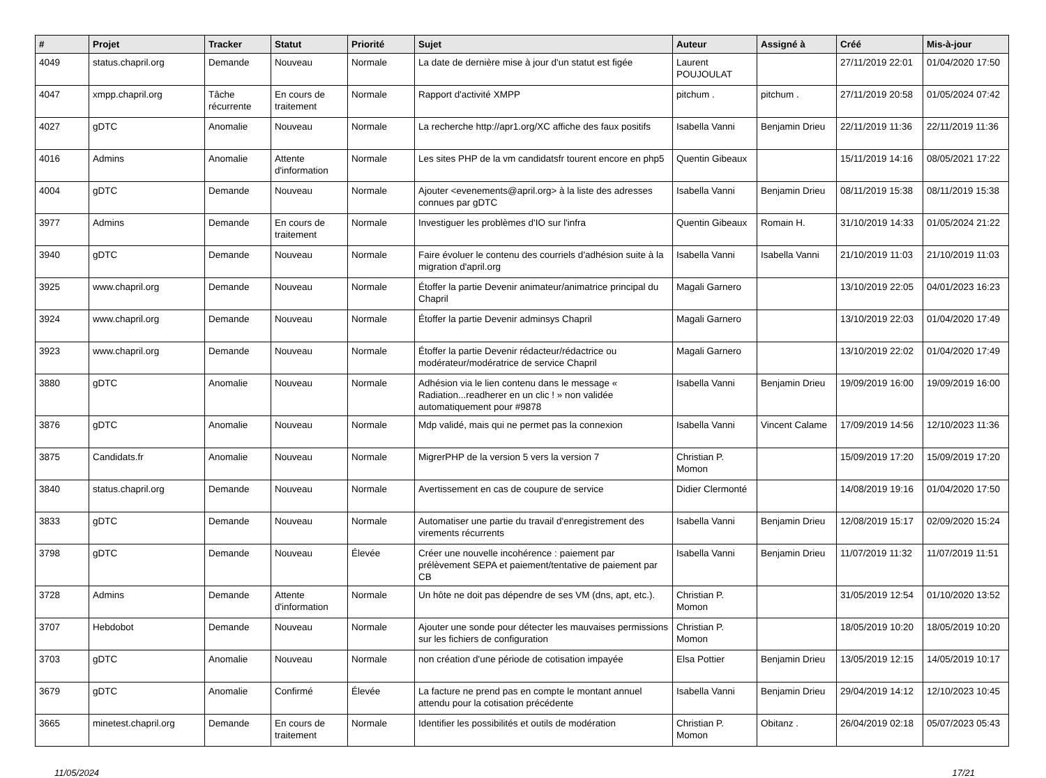| # | Projet | Tracker | Statut | Priorité | Sujet | Auteur | Assigné à | Créé | Mis-à-jour |
| --- | --- | --- | --- | --- | --- | --- | --- | --- | --- |
| 4049 | status.chapril.org | Demande | Nouveau | Normale | La date de dernière mise à jour d'un statut est figée | Laurent POUJOULAT | | 27/11/2019 22:01 | 01/04/2020 17:50 |
| 4047 | xmpp.chapril.org | Tâche récurrente | En cours de traitement | Normale | Rapport d'activité XMPP | pitchum . | pitchum . | 27/11/2019 20:58 | 01/05/2024 07:42 |
| 4027 | gDTC | Anomalie | Nouveau | Normale | La recherche http://apr1.org/XC affiche des faux positifs | Isabella Vanni | Benjamin Drieu | 22/11/2019 11:36 | 22/11/2019 11:36 |
| 4016 | Admins | Anomalie | Attente d'information | Normale | Les sites PHP de la vm candidatsfr tourent encore en php5 | Quentin Gibeaux | | 15/11/2019 14:16 | 08/05/2021 17:22 |
| 4004 | gDTC | Demande | Nouveau | Normale | Ajouter <evenements@april.org> à la liste des adresses connues par gDTC | Isabella Vanni | Benjamin Drieu | 08/11/2019 15:38 | 08/11/2019 15:38 |
| 3977 | Admins | Demande | En cours de traitement | Normale | Investiguer les problèmes d'IO sur l'infra | Quentin Gibeaux | Romain H. | 31/10/2019 14:33 | 01/05/2024 21:22 |
| 3940 | gDTC | Demande | Nouveau | Normale | Faire évoluer le contenu des courriels d'adhésion suite à la migration d'april.org | Isabella Vanni | Isabella Vanni | 21/10/2019 11:03 | 21/10/2019 11:03 |
| 3925 | www.chapril.org | Demande | Nouveau | Normale | Étoffer la partie Devenir animateur/animatrice principal du Chapril | Magali Garnero | | 13/10/2019 22:05 | 04/01/2023 16:23 |
| 3924 | www.chapril.org | Demande | Nouveau | Normale | Étoffer la partie Devenir adminsys Chapril | Magali Garnero | | 13/10/2019 22:03 | 01/04/2020 17:49 |
| 3923 | www.chapril.org | Demande | Nouveau | Normale | Étoffer la partie Devenir rédacteur/rédactrice ou modérateur/modératrice de service Chapril | Magali Garnero | | 13/10/2019 22:02 | 01/04/2020 17:49 |
| 3880 | gDTC | Anomalie | Nouveau | Normale | Adhésion via le lien contenu dans le message « Radiation...readherer en un clic ! » non validée automatiquement pour #9878 | Isabella Vanni | Benjamin Drieu | 19/09/2019 16:00 | 19/09/2019 16:00 |
| 3876 | gDTC | Anomalie | Nouveau | Normale | Mdp validé, mais qui ne permet pas la connexion | Isabella Vanni | Vincent Calame | 17/09/2019 14:56 | 12/10/2023 11:36 |
| 3875 | Candidats.fr | Anomalie | Nouveau | Normale | MigrerPHP de la version 5 vers la version 7 | Christian P. Momon | | 15/09/2019 17:20 | 15/09/2019 17:20 |
| 3840 | status.chapril.org | Demande | Nouveau | Normale | Avertissement en cas de coupure de service | Didier Clermonté | | 14/08/2019 19:16 | 01/04/2020 17:50 |
| 3833 | gDTC | Demande | Nouveau | Normale | Automatiser une partie du travail d'enregistrement des virements récurrents | Isabella Vanni | Benjamin Drieu | 12/08/2019 15:17 | 02/09/2020 15:24 |
| 3798 | gDTC | Demande | Nouveau | Élevée | Créer une nouvelle incohérence : paiement par prélèvement SEPA et paiement/tentative de paiement par CB | Isabella Vanni | Benjamin Drieu | 11/07/2019 11:32 | 11/07/2019 11:51 |
| 3728 | Admins | Demande | Attente d'information | Normale | Un hôte ne doit pas dépendre de ses VM (dns, apt, etc.). | Christian P. Momon | | 31/05/2019 12:54 | 01/10/2020 13:52 |
| 3707 | Hebdobot | Demande | Nouveau | Normale | Ajouter une sonde pour détecter les mauvaises permissions sur les fichiers de configuration | Christian P. Momon | | 18/05/2019 10:20 | 18/05/2019 10:20 |
| 3703 | gDTC | Anomalie | Nouveau | Normale | non création d'une période de cotisation impayée | Elsa Pottier | Benjamin Drieu | 13/05/2019 12:15 | 14/05/2019 10:17 |
| 3679 | gDTC | Anomalie | Confirmé | Élevée | La facture ne prend pas en compte le montant annuel attendu pour la cotisation précédente | Isabella Vanni | Benjamin Drieu | 29/04/2019 14:12 | 12/10/2023 10:45 |
| 3665 | minetest.chapril.org | Demande | En cours de traitement | Normale | Identifier les possibilités et outils de modération | Christian P. Momon | Obitanz . | 26/04/2019 02:18 | 05/07/2023 05:43 |
11/05/2024 17/21